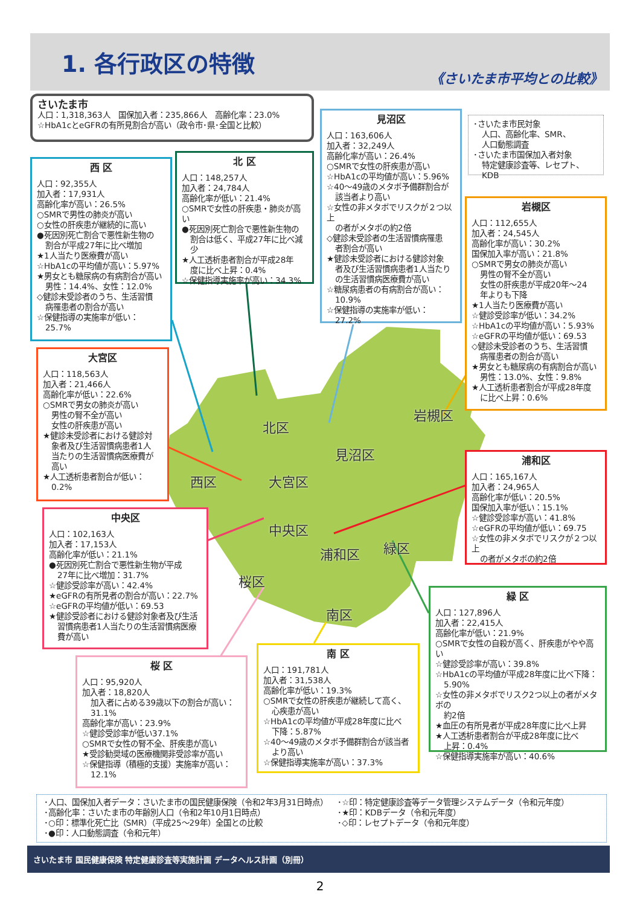1. 各行政区の特徴
《さいたま市平均との比較》
さいたま市
人口：1,318,363人　国保加入者：235,866人　高齢化率：23.0%
☆HbA1cとeGFRの有所見割合が高い（政令市･県･全国と比較）
西 区
人口：92,355人
加入者：17,931人
高齢化率が高い：26.5%
○SMRで男性の肺炎が高い
○女性の肝疾患が継続的に高い
●死因別死亡割合で悪性新生物の
割合が平成27年に比べ増加
★1人当たり医療費が高い
☆HbA1cの平均値が高い：5.97%
★男女とも糖尿病の有病割合が高い
男性：14.4%、女性：12.0%
◇健診未受診者のうち、生活習慣
病罹患者の割合が高い
☆保健指導の実施率が低い：
25.7%
北 区
人口：148,257人
加入者：24,784人
高齢化率が低い：21.4%
○SMRで女性の肝疾患・肺炎が高い
●死因別死亡割合で悪性新生物の
割合は低く、平成27年に比べ減少
★人工透析患者割合が平成28年
度に比べ上昇：0.4%
☆保健指導実施率が高い：34.3%
見沼区
人口：163,606人
加入者：32,249人
高齢化率が高い：26.4%
○SMRで女性の肝疾患が高い
☆HbA1cの平均値が高い：5.96%
☆40～49歳のメタボ予備群割合が
該当者より高い
☆女性の非メタボでリスクが２つ以上
の者がメタボの約2倍
◇健診未受診者の生活習慣病罹患
者割合が高い
★健診未受診者における健診対象
者及び生活習慣病患者1人当たり
の生活習慣病医療費が高い
☆糖尿病患者の有病割合が高い：
10.9%
☆保健指導の実施率が低い：
27.2%
･さいたま市民対象
人口、高齢化率、SMR、
人口動態調査
･さいたま市国保加入者対象
特定健康診査等、レセプト、KDB
岩槻区
人口：112,655人
加入者：24,545人
高齢化率が高い：30.2%
国保加入率が高い：21.8%
○SMRで男女の肺炎が高い
男性の腎不全が高い
女性の肝疾患が平成20年～24
年よりも下降
★1人当たり医療費が高い
☆健診受診率が低い：34.2%
☆HbA1cの平均値が高い：5.93%
☆eGFRの平均値が低い：69.53
◇健診未受診者のうち、生活習慣
病罹患者の割合が高い
★男女とも糖尿病の有病割合が高い
男性：13.0%、女性：9.8%
★人工透析患者割合が平成28年度
に比べ上昇：0.6%
大宮区
人口：118,563人
加入者：21,466人
高齢化率が低い：22.6%
○SMRで男女の肺炎が高い
男性の腎不全が高い
女性の肝疾患が高い
★健診未受診者における健診対
象者及び生活習慣病患者1人
当たりの生活習慣病医療費が
高い
★人工透析患者割合が低い：
0.2%
中央区
人口：102,163人
加入者：17,153人
高齢化率が低い：21.1%
●死因別死亡割合で悪性新生物が平成
27年に比べ増加：31.7%
☆健診受診率が高い：42.4%
★eGFRの有所見者の割合が高い：22.7%
☆eGFRの平均値が低い：69.53
★健診受診者における健診対象者及び生活
習慣病患者1人当たりの生活習慣病医療
費が高い
浦和区
人口：165,167人
加入者：24,965人
高齢化率が低い：20.5%
国保加入率が低い：15.1%
☆健診受診率が高い：41.8%
☆eGFRの平均値が低い：69.75
☆女性の非メタボでリスクが２つ以上
の者がメタボの約2倍
緑 区
人口：127,896人
加入者：22,415人
高齢化率が低い：21.9%
○SMRで女性の自殺が高く、肝疾患がやや高い
☆健診受診率が高い：39.8%
☆HbA1cの平均値が平成28年度に比べ下降：
5.90%
☆女性の非メタボでリスク2つ以上の者がメタボの
約2倍
★血圧の有所見者が平成28年度に比べ上昇
★人工透析患者割合が平成28年度に比べ
上昇：0.4%
☆保健指導実施率が高い：40.6%
南 区
人口：191,781人
加入者：31,538人
高齢化率が低い：19.3%
○SMRで女性の肝疾患が継続して高く、
心疾患が高い
☆HbA1cの平均値が平成28年度に比べ
下降：5.87%
☆40～49歳のメタボ予備群割合が該当者
より高い
☆保健指導実施率が高い：37.3%
桜 区
人口：95,920人
加入者：18,820人
加入者に占める39歳以下の割合が高い：
31.1%
高齢化率が高い：23.9%
☆健診受診率が低い37.1%
○SMRで女性の腎不全、肝疾患が高い
★受診勧奨域の医療機関非受診率が高い
☆保健指導（積極的支援）実施率が高い：
12.1%
北区
見沼区
岩槻区
西区
大宮区
中央区
緑区
浦和区
桜区
南区
･人口、国保加入者データ：さいたま市の国民健康保険（令和2年3月31日時点）
･高齢化率：さいたま市の年齢別人口（令和2年10月1日時点）
･○印：標準化死亡比（SMR）（平成25～29年）全国との比較
･●印：人口動態調査（令和元年）
･☆印：特定健康診査等データ管理システムデータ（令和元年度）
･★印：KDBデータ（令和元年度）
･◇印：レセプトデータ（令和元年度）
さいたま市 国民健康保険 特定健康診査等実施計画 データヘルス計画（別冊）
2